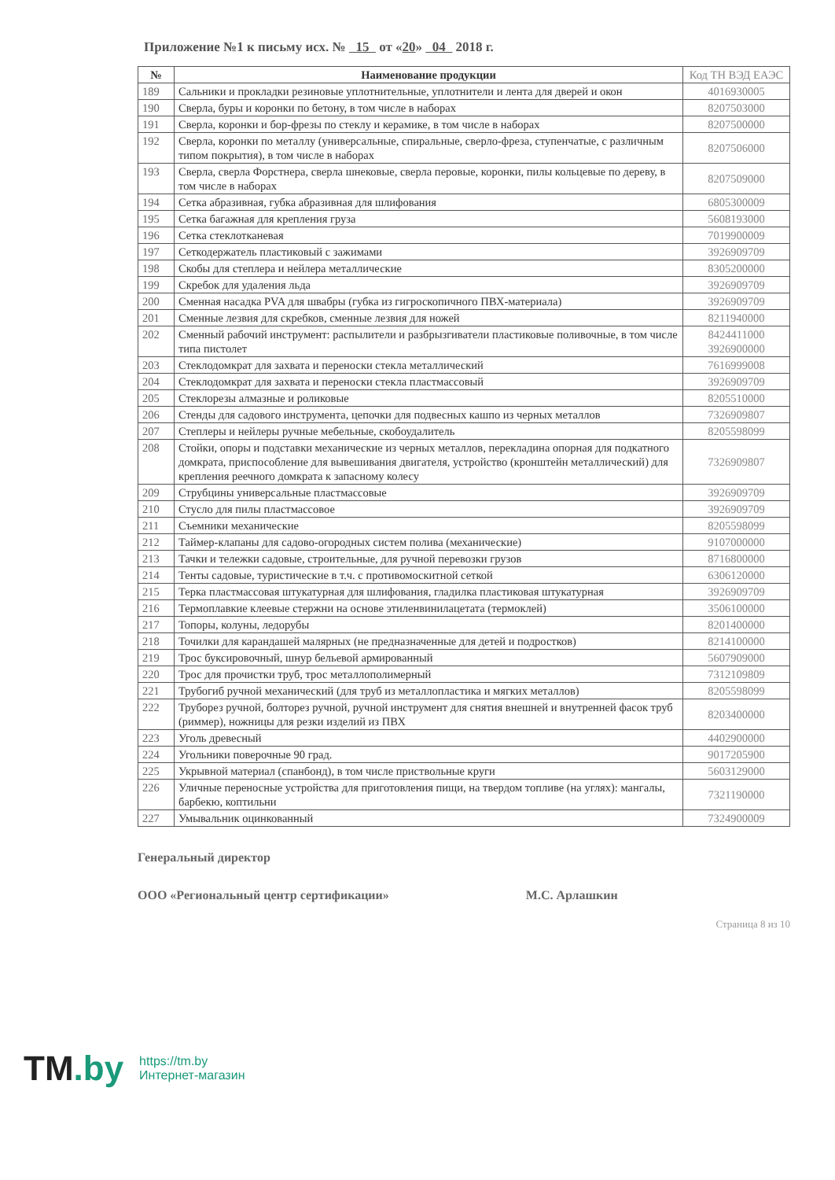Приложение №1 к письму исх. № 15 от «20» 04 2018 г.
| № | Наименование продукции | Код ТН ВЭД ЕАЭС |
| --- | --- | --- |
| 189 | Сальники и прокладки резиновые уплотнительные, уплотнители и лента для дверей и окон | 4016930005 |
| 190 | Сверла, буры и коронки по бетону, в том числе в наборах | 8207503000 |
| 191 | Сверла, коронки и бор-фрезы по стеклу и керамике, в том числе в наборах | 8207500000 |
| 192 | Сверла, коронки по металлу (универсальные, спиральные, сверло-фреза, ступенчатые, с различным типом покрытия), в том числе в наборах | 8207506000 |
| 193 | Сверла, сверла Форстнера, сверла шнековые, сверла перовые, коронки, пилы кольцевые по дереву, в том числе в наборах | 8207509000 |
| 194 | Сетка абразивная, губка абразивная для шлифования | 6805300009 |
| 195 | Сетка багажная для крепления груза | 5608193000 |
| 196 | Сетка стеклотканевая | 7019900009 |
| 197 | Сеткодержатель пластиковый с зажимами | 3926909709 |
| 198 | Скобы для степлера и нейлера металлические | 8305200000 |
| 199 | Скребок для удаления льда | 3926909709 |
| 200 | Сменная насадка PVA для швабры (губка из гигроскопичного ПВХ-материала) | 3926909709 |
| 201 | Сменные лезвия для скребков, сменные лезвия для ножей | 8211940000 |
| 202 | Сменный рабочий инструмент: распылители и разбрызгиватели пластиковые поливочные, в том числе типа пистолет | 8424411000 3926900000 |
| 203 | Стеклодомкрат для захвата и переноски стекла металлический | 7616999008 |
| 204 | Стеклодомкрат для захвата и переноски стекла пластмассовый | 3926909709 |
| 205 | Стеклорезы алмазные и роликовые | 8205510000 |
| 206 | Стенды для садового инструмента, цепочки для подвесных кашпо из черных металлов | 7326909807 |
| 207 | Степлеры и нейлеры ручные мебельные, скобоудалитель | 8205598099 |
| 208 | Стойки, опоры и подставки механические из черных металлов, перекладина опорная для подкатного домкрата, приспособление для вывешивания двигателя, устройство (кронштейн металлический) для крепления реечного домкрата к запасному колесу | 7326909807 |
| 209 | Струбцины универсальные пластмассовые | 3926909709 |
| 210 | Стусло для пилы пластмассовое | 3926909709 |
| 211 | Съемники механические | 8205598099 |
| 212 | Таймер-клапаны для садово-огородных систем полива (механические) | 9107000000 |
| 213 | Тачки и тележки садовые, строительные, для ручной перевозки грузов | 8716800000 |
| 214 | Тенты садовые, туристические в т.ч. с противомоскитной сеткой | 6306120000 |
| 215 | Терка пластмассовая штукатурная для шлифования, гладилка пластиковая штукатурная | 3926909709 |
| 216 | Термоплавкие клеевые стержни на основе этиленвинилацетата (термоклей) | 3506100000 |
| 217 | Топоры, колуны, ледорубы | 8201400000 |
| 218 | Точилки для карандашей малярных (не предназначенные для детей и подростков) | 8214100000 |
| 219 | Трос буксировочный, шнур бельевой армированный | 5607909000 |
| 220 | Трос для прочистки труб, трос металлополимерный | 7312109809 |
| 221 | Трубогиб ручной механический (для труб из металлопластика и мягких металлов) | 8205598099 |
| 222 | Труборез ручной, болторез ручной, ручной инструмент для снятия внешней и внутренней фасок труб (риммер), ножницы для резки изделий из ПВХ | 8203400000 |
| 223 | Уголь древесный | 4402900000 |
| 224 | Угольники поверочные 90 град. | 9017205900 |
| 225 | Укрывной материал (спанбонд), в том числе приствольные круги | 5603129000 |
| 226 | Уличные переносные устройства для приготовления пищи, на твердом топливе (на углях): мангалы, барбекю, коптильни | 7321190000 |
| 227 | Умывальник оцинкованный | 7324900009 |
Генеральный директор
ООО «Региональный центр сертификации» М.С. Арлашкин
Страница 8 из 10
TM.by
https://tm.by
Интернет-магазин